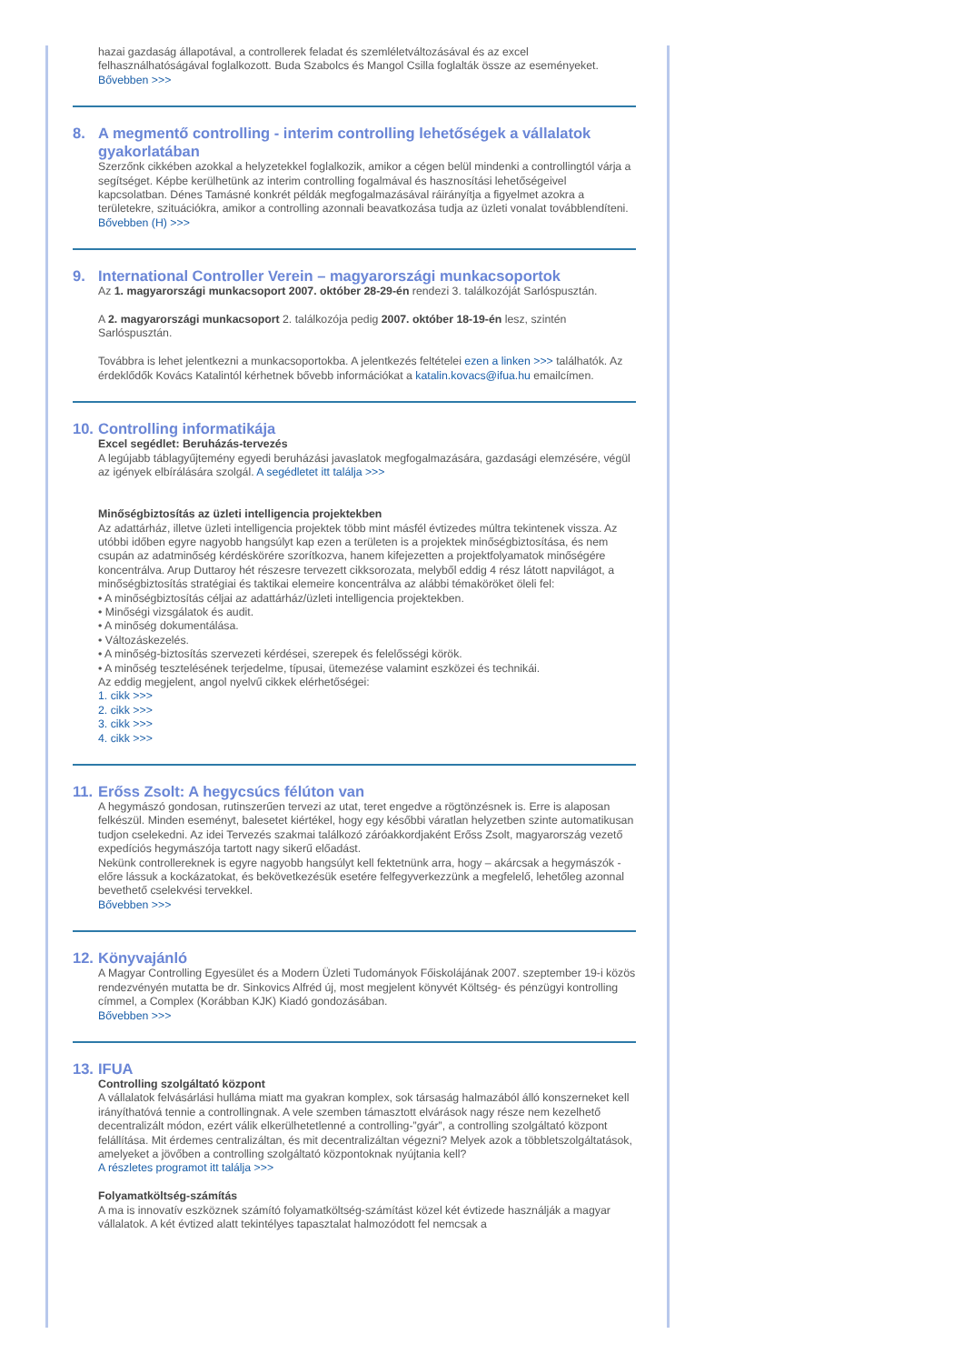hazai gazdaság állapotával, a controllerek feladat és szemléletváltozásával és az excel felhasználhatóságával foglalkozott. Buda Szabolcs és Mangol Csilla foglalták össze az eseményeket. Bővebben >>>
8. A megmentő controlling - interim controlling lehetőségek a vállalatok gyakorlatában
Szerzőnk cikkében azokkal a helyzetekkel foglalkozik, amikor a cégen belül mindenki a controllingtól várja a segítséget. Képbe kerülhetünk az interim controlling fogalmával és hasznosítási lehetőségeivel kapcsolatban. Dénes Tamásné konkrét példák megfogalmazásával ráirányítja a figyelmet azokra a területekre, szituációkra, amikor a controlling azonnali beavatkozása tudja az üzleti vonalat továbblendíteni.
Bővebben (H) >>>
9. International Controller Verein – magyarországi munkacsoportok
Az 1. magyarországi munkacsoport 2007. október 28-29-én rendezi 3. találkozóját Sarlóspusztán.
A 2. magyarországi munkacsoport 2. találkozója pedig 2007. október 18-19-én lesz, szintén Sarlóspusztán.
Továbbra is lehet jelentkezni a munkacsoportokba. A jelentkezés feltételei ezen a linken >>> találhatók. Az érdeklődők Kovács Katalintól kérhetnek bővebb információkat a katalin.kovacs@ifua.hu emailcímen.
10. Controlling informatikája
Excel segédlet: Beruházás-tervezés
A legújabb táblagyűjtemény egyedi beruházási javaslatok megfogalmazására, gazdasági elemzésére, végül az igények elbírálására szolgál. A segédletet itt találja >>>
Minőségbiztosítás az üzleti intelligencia projektekben
Az adattárház, illetve üzleti intelligencia projektek több mint másfél évtizedes múltra tekintenek vissza. Az utóbbi időben egyre nagyobb hangsúlyt kap ezen a területen is a projektek minőségbiztosítása, és nem csupán az adatminőség kérdéskörére szorítkozva, hanem kifejezetten a projektfolyamatok minőségére koncentrálva. Arup Duttaroy hét részesre tervezett cikksorozata, melyből eddig 4 rész látott napvilágot, a minőségbiztosítás stratégiai és taktikai elemeire koncentrálva az alábbi témaköröket öleli fel:
• A minőségbiztosítás céljai az adattárház/üzleti intelligencia projektekben.
• Minőségi vizsgálatok és audit.
• A minőség dokumentálása.
• Változáskezelés.
• A minőség-biztosítás szervezeti kérdései, szerepek és felelősségi körök.
• A minőség tesztelésének terjedelme, típusai, ütemezése valamint eszközei és technikái.
Az eddig megjelent, angol nyelvű cikkek elérhetőségei:
1. cikk >>>
2. cikk >>>
3. cikk >>>
4. cikk >>>
11. Erőss Zsolt: A hegycsúcs félúton van
A hegymászó gondosan, rutinszerűen tervezi az utat, teret engedve a rögtönzésnek is. Erre is alaposan felkészül. Minden eseményt, balesetet kiértékel, hogy egy későbbi váratlan helyzetben szinte automatikusan tudjon cselekedni. Az idei Tervezés szakmai találkozó záróakkordjaként Erőss Zsolt, magyarország vezető expedíciós hegymászója tartott nagy sikerű előadást.
Nekünk controllereknek is egyre nagyobb hangsúlyt kell fektetnünk arra, hogy – akárcsak a hegymászók - előre lássuk a kockázatokat, és bekövetkezésük esetére felfegyverkezzünk a megfelelő, lehetőleg azonnal bevethető cselekvési tervekkel.
Bővebben >>>
12. Könyvajánló
A Magyar Controlling Egyesület és a Modern Üzleti Tudományok Főiskolájának 2007. szeptember 19-i közös rendezvényén mutatta be dr. Sinkovics Alfréd új, most megjelent könyvét Költség- és pénzügyi kontrolling címmel, a Complex (Korábban KJK) Kiadó gondozásában.
Bővebben >>>
13. IFUA
Controlling szolgáltató központ
A vállalatok felvásárlási hulláma miatt ma gyakran komplex, sok társaság halmazából álló konszerneket kell irányíthatóvá tennie a controllingnak. A vele szemben támasztott elvárások nagy része nem kezelhető decentralizált módon, ezért válik elkerülhetetlenné a controlling-”gyár”, a controlling szolgáltató központ felállítása. Mit érdemes centralizáltan, és mit decentralizáltan végezni? Melyek azok a többletszolgáltatások, amelyeket a jövőben a controlling szolgáltató központoknak nyújtania kell?
A részletes programot itt találja >>>
Folyamatköltség-számítás
A ma is innovatív eszköznek számító folyamatköltség-számítást közel két évtizede használják a magyar vállalatok. A két évtized alatt tekintélyes tapasztalat halmozódott fel nemcsak a